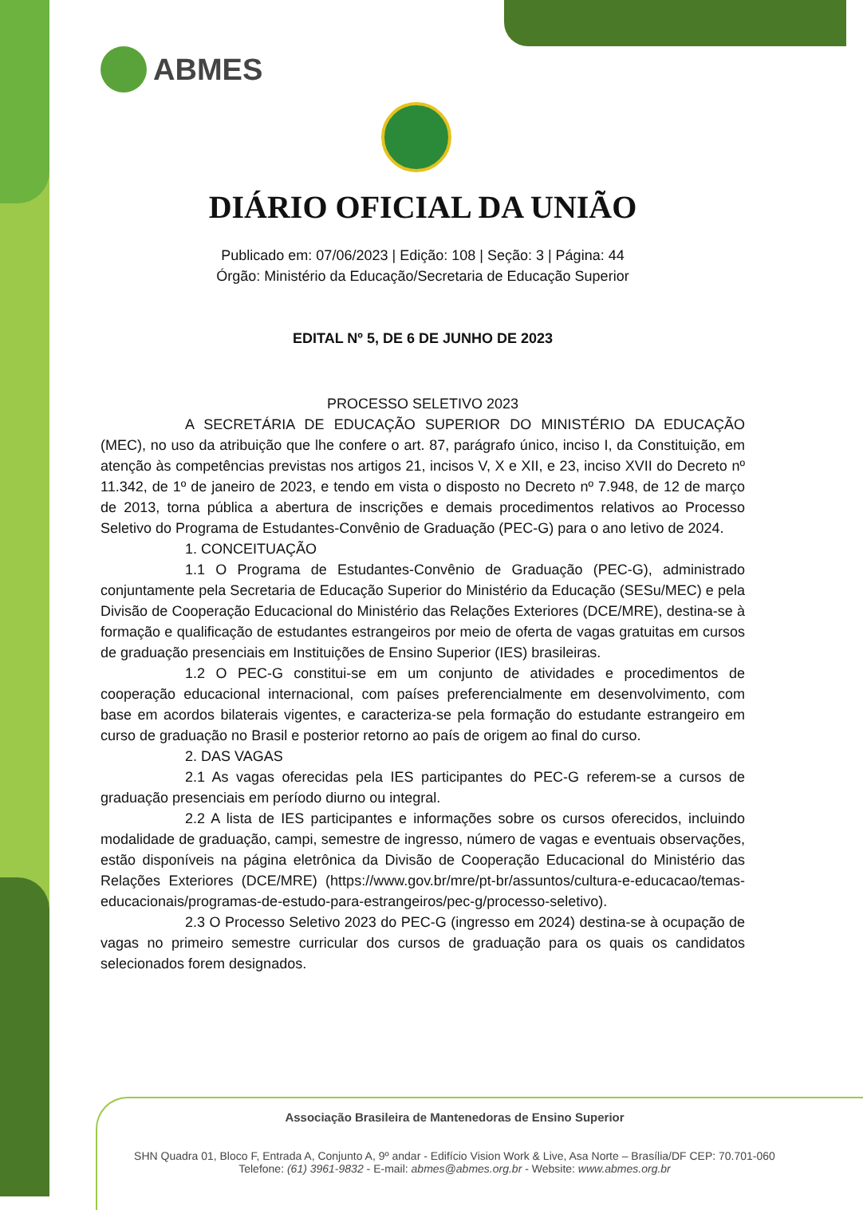ABMES
DIÁRIO OFICIAL DA UNIÃO
Publicado em: 07/06/2023 | Edição: 108 | Seção: 3 | Página: 44
Órgão: Ministério da Educação/Secretaria de Educação Superior
EDITAL Nº 5, DE 6 DE JUNHO DE 2023
PROCESSO SELETIVO 2023
A SECRETÁRIA DE EDUCAÇÃO SUPERIOR DO MINISTÉRIO DA EDUCAÇÃO (MEC), no uso da atribuição que lhe confere o art. 87, parágrafo único, inciso I, da Constituição, em atenção às competências previstas nos artigos 21, incisos V, X e XII, e 23, inciso XVII do Decreto nº 11.342, de 1º de janeiro de 2023, e tendo em vista o disposto no Decreto nº 7.948, de 12 de março de 2013, torna pública a abertura de inscrições e demais procedimentos relativos ao Processo Seletivo do Programa de Estudantes-Convênio de Graduação (PEC-G) para o ano letivo de 2024.
1. CONCEITUAÇÃO
1.1 O Programa de Estudantes-Convênio de Graduação (PEC-G), administrado conjuntamente pela Secretaria de Educação Superior do Ministério da Educação (SESu/MEC) e pela Divisão de Cooperação Educacional do Ministério das Relações Exteriores (DCE/MRE), destina-se à formação e qualificação de estudantes estrangeiros por meio de oferta de vagas gratuitas em cursos de graduação presenciais em Instituições de Ensino Superior (IES) brasileiras.
1.2 O PEC-G constitui-se em um conjunto de atividades e procedimentos de cooperação educacional internacional, com países preferencialmente em desenvolvimento, com base em acordos bilaterais vigentes, e caracteriza-se pela formação do estudante estrangeiro em curso de graduação no Brasil e posterior retorno ao país de origem ao final do curso.
2. DAS VAGAS
2.1 As vagas oferecidas pela IES participantes do PEC-G referem-se a cursos de graduação presenciais em período diurno ou integral.
2.2 A lista de IES participantes e informações sobre os cursos oferecidos, incluindo modalidade de graduação, campi, semestre de ingresso, número de vagas e eventuais observações, estão disponíveis na página eletrônica da Divisão de Cooperação Educacional do Ministério das Relações Exteriores (DCE/MRE) (https://www.gov.br/mre/pt-br/assuntos/cultura-e-educacao/temas-educacionais/programas-de-estudo-para-estrangeiros/pec-g/processo-seletivo).
2.3 O Processo Seletivo 2023 do PEC-G (ingresso em 2024) destina-se à ocupação de vagas no primeiro semestre curricular dos cursos de graduação para os quais os candidatos selecionados forem designados.
Associação Brasileira de Mantenedoras de Ensino Superior
SHN Quadra 01, Bloco F, Entrada A, Conjunto A, 9º andar - Edifício Vision Work & Live, Asa Norte – Brasília/DF CEP: 70.701-060
Telefone: (61) 3961-9832 - E-mail: abmes@abmes.org.br - Website: www.abmes.org.br